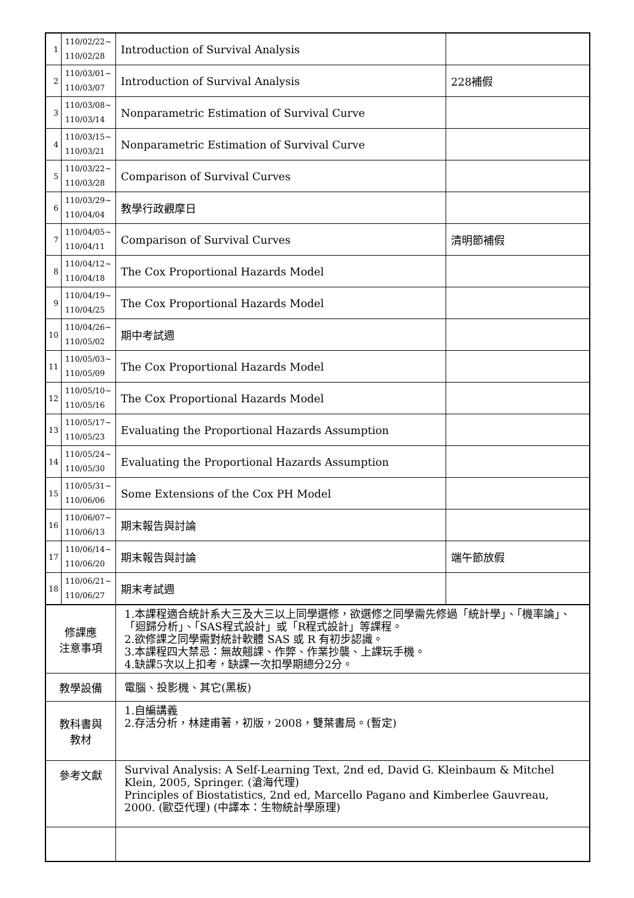| 1 | 110/02/22~ 110/02/28 | Introduction of Survival Analysis | |
| 2 | 110/03/01~ 110/03/07 | Introduction of Survival Analysis | 228補假 |
| 3 | 110/03/08~ 110/03/14 | Nonparametric Estimation of Survival Curve | |
| 4 | 110/03/15~ 110/03/21 | Nonparametric Estimation of Survival Curve | |
| 5 | 110/03/22~ 110/03/28 | Comparison of Survival Curves | |
| 6 | 110/03/29~ 110/04/04 | 教學行政觀摩日 | |
| 7 | 110/04/05~ 110/04/11 | Comparison of Survival Curves | 清明節補假 |
| 8 | 110/04/12~ 110/04/18 | The Cox Proportional Hazards Model | |
| 9 | 110/04/19~ 110/04/25 | The Cox Proportional Hazards Model | |
| 10 | 110/04/26~ 110/05/02 | 期中考試週 | |
| 11 | 110/05/03~ 110/05/09 | The Cox Proportional Hazards Model | |
| 12 | 110/05/10~ 110/05/16 | The Cox Proportional Hazards Model | |
| 13 | 110/05/17~ 110/05/23 | Evaluating the Proportional Hazards Assumption | |
| 14 | 110/05/24~ 110/05/30 | Evaluating the Proportional Hazards Assumption | |
| 15 | 110/05/31~ 110/06/06 | Some Extensions of the Cox PH Model | |
| 16 | 110/06/07~ 110/06/13 | 期末報告與討論 | |
| 17 | 110/06/14~ 110/06/20 | 期末報告與討論 | 端午節放假 |
| 18 | 110/06/21~ 110/06/27 | 期末考試週 | |
| 修課應 注意事項 | | 1.本課程適合統計系大三及大三以上同學選修，欲選修之同學需先修過「統計學」、「機率論」、「迴歸分析」、「SAS程式設計」或「R程式設計」等課程。 2.欲修課之同學需對統計軟體 SAS 或 R 有初步認識。 3.本課程四大禁忌：無故翹課、作弊、作業抄襲、上課玩手機。 4.缺課5次以上扣考，缺課一次扣學期總分2分。 | |
| 教學設備 | | 電腦、投影機、其它(黑板) | |
| 教科書與 教材 | | 1.自編講義 2.存活分析，林建甫著，初版，2008，雙葉書局。(暫定) | |
| 參考文獻 | | Survival Analysis: A Self-Learning Text, 2nd ed, David G. Kleinbaum & Mitchel Klein, 2005, Springer. (滄海代理) Principles of Biostatistics, 2nd ed, Marcello Pagano and Kimberlee Gauvreau, 2000. (歐亞代理) (中譯本：生物統計學原理) | |